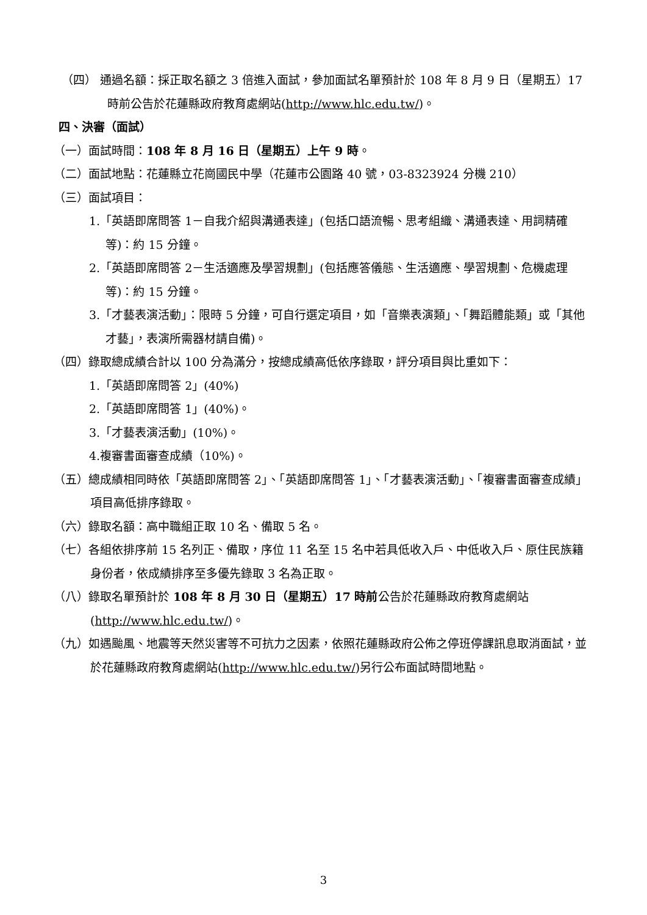（四） 通過名額：採正取名額之 3 倍進入面試，參加面試名單預計於 108 年 8 月 9 日（星期五）17 時前公告於花蓮縣政府教育處網站(http://www.hlc.edu.tw/)。
四、決審（面試）
（一）面試時間：108 年 8 月 16 日（星期五）上午 9 時。
（二）面試地點：花蓮縣立花崗國民中學（花蓮市公園路 40 號，03-8323924 分機 210）
（三）面試項目：
1.「英語即席問答 1－自我介紹與溝通表達」(包括口語流暢、思考組織、溝通表達、用詞精確等)：約 15 分鐘。
2.「英語即席問答 2－生活適應及學習規劃」(包括應答儀態、生活適應、學習規劃、危機處理等)：約 15 分鐘。
3.「才藝表演活動」：限時 5 分鐘，可自行選定項目，如「音樂表演類」、「舞蹈體能類」或「其他才藝」，表演所需器材請自備)。
（四）錄取總成績合計以 100 分為滿分，按總成績高低依序錄取，評分項目與比重如下：
1.「英語即席問答 2」(40%)
2.「英語即席問答 1」(40%)。
3.「才藝表演活動」(10%)。
4.複審書面審查成績（10%)。
（五）總成績相同時依「英語即席問答 2」、「英語即席問答 1」、「才藝表演活動」、「複審書面審查成績」項目高低排序錄取。
（六）錄取名額：高中職組正取 10 名、備取 5 名。
（七）各組依排序前 15 名列正、備取，序位 11 名至 15 名中若具低收入戶、中低收入戶、原住民族籍身份者，依成績排序至多優先錄取 3 名為正取。
（八）錄取名單預計於 108 年 8 月 30 日（星期五）17 時前公告於花蓮縣政府教育處網站(http://www.hlc.edu.tw/)。
（九）如遇颱風、地震等天然災害等不可抗力之因素，依照花蓮縣政府公佈之停班停課訊息取消面試，並於花蓮縣政府教育處網站(http://www.hlc.edu.tw/)另行公布面試時間地點。
3